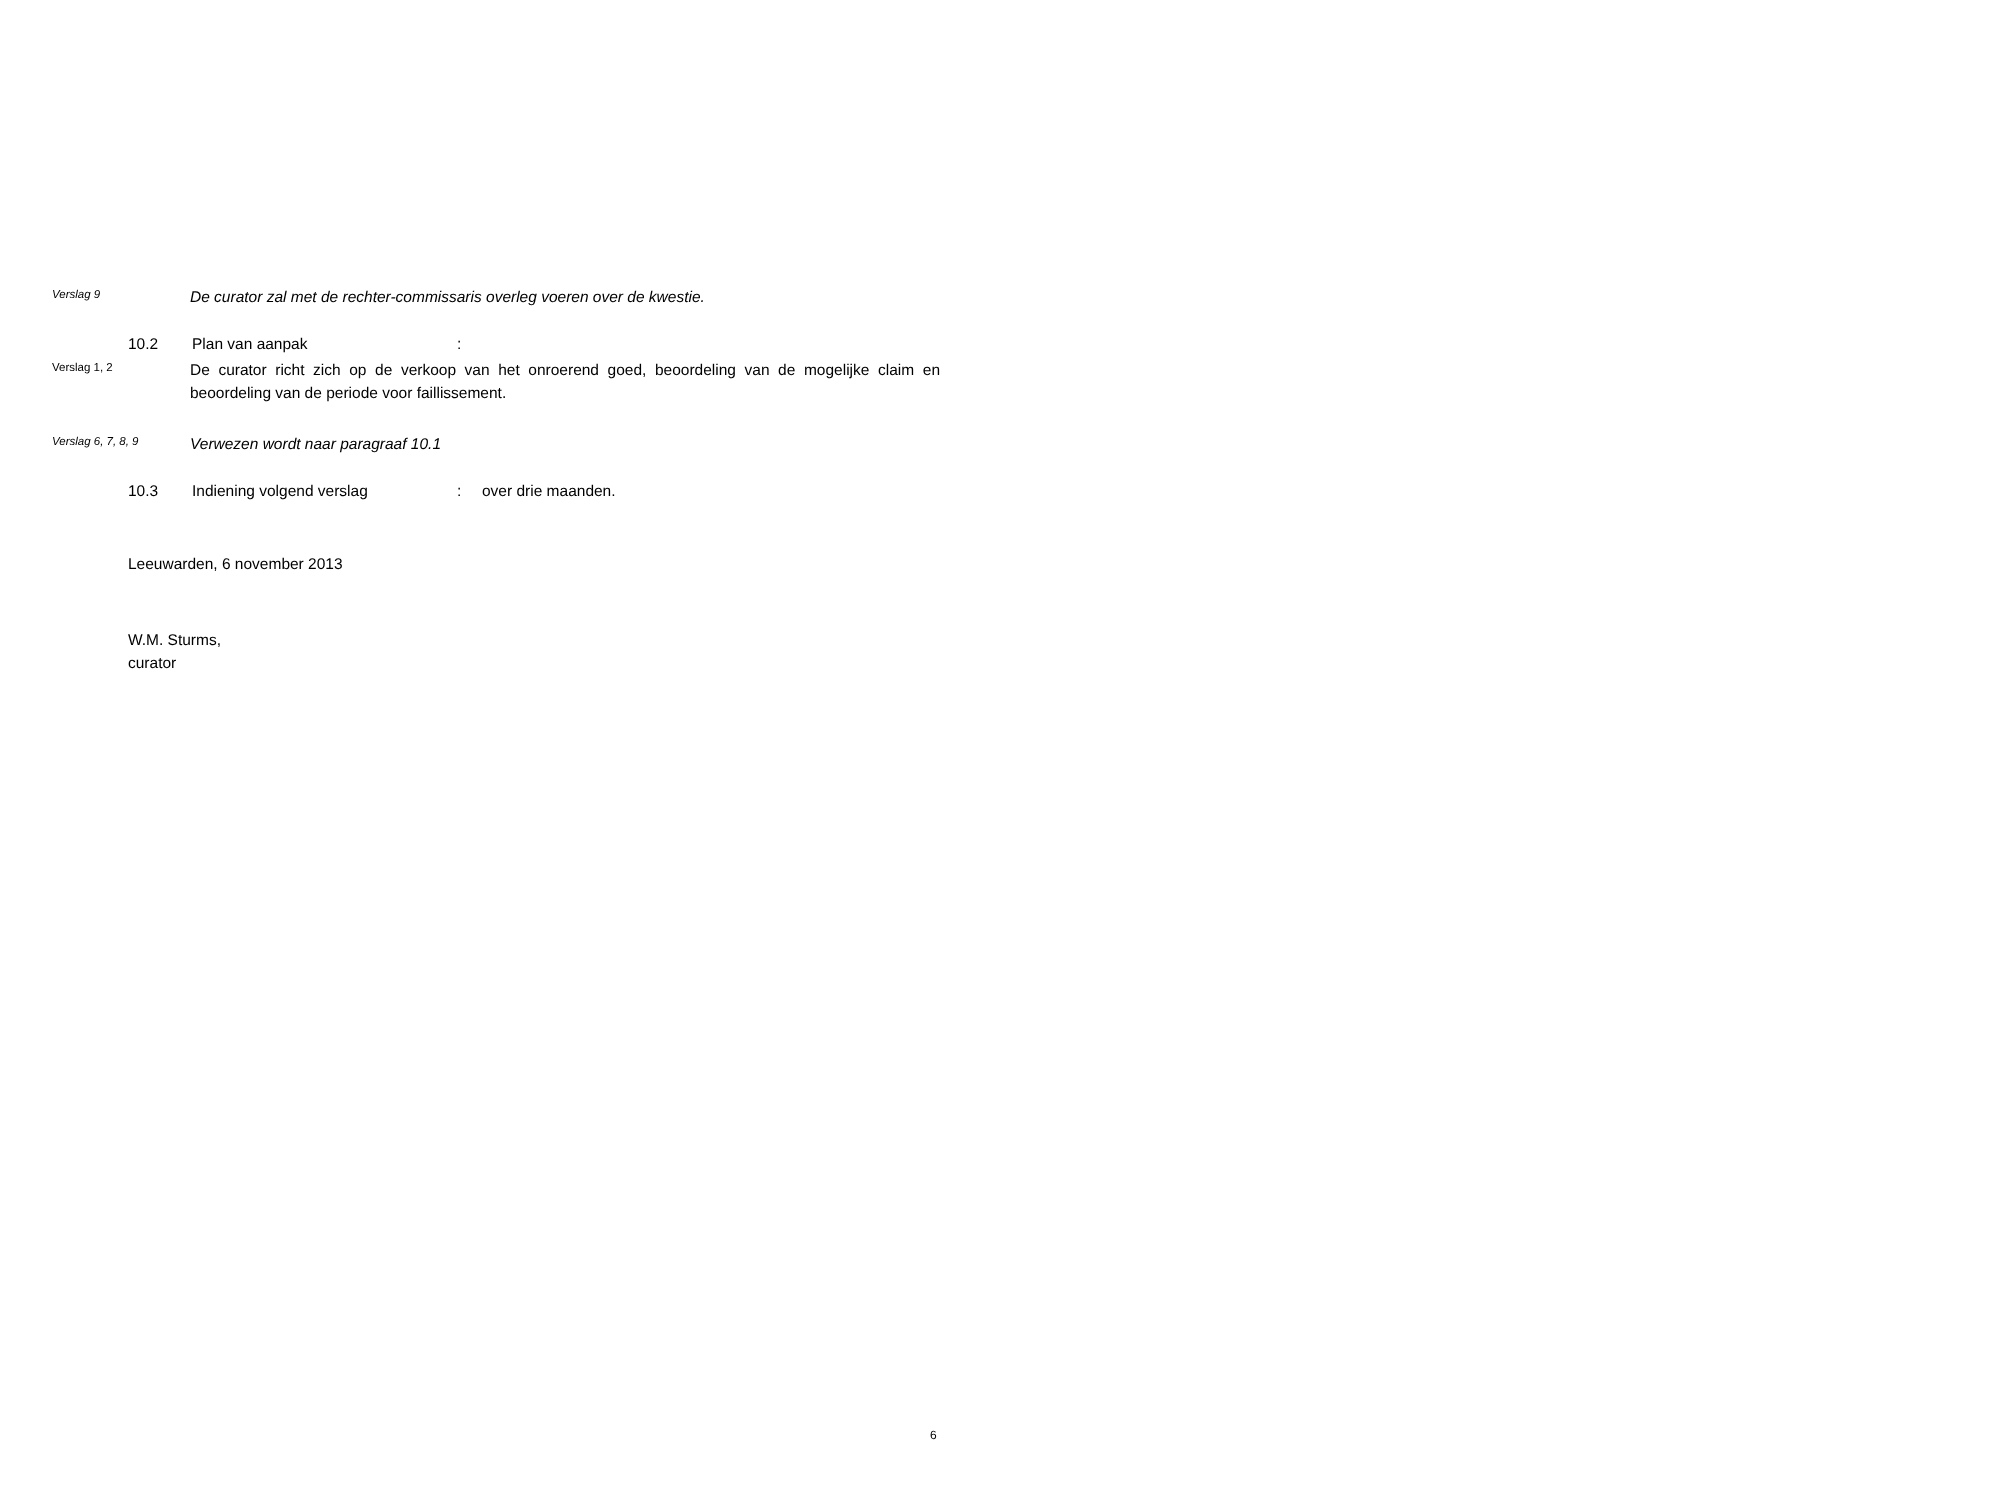Verslag 9
De curator zal met de rechter-commissaris overleg voeren over de kwestie.
10.2 Plan van aanpak :
Verslag 1, 2
De curator richt zich op de verkoop van het onroerend goed, beoordeling van de mogelijke claim en beoordeling van de periode voor faillissement.
Verslag 6, 7, 8, 9
Verwezen wordt naar paragraaf 10.1
10.3 Indiening volgend verslag : over drie maanden.
Leeuwarden, 6 november 2013
W.M. Sturms,
curator
6